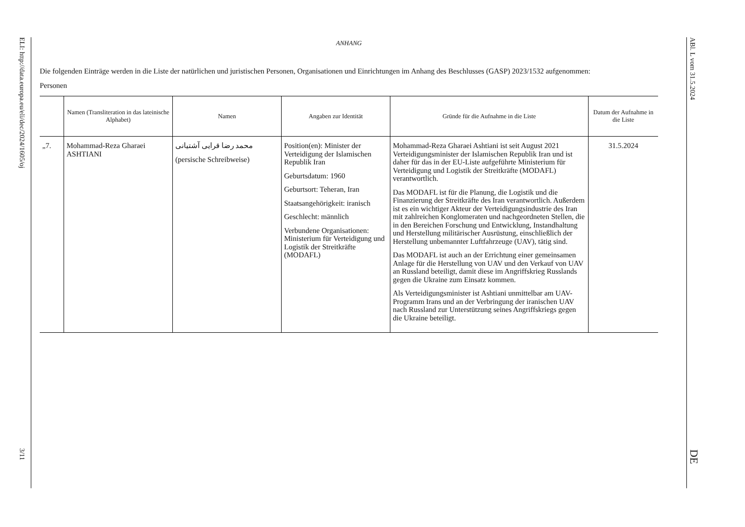ELI: http://data.europa.eu/eli/dec/2024/1605/oj 3/11 ABl. L vom 31.5.2024 DE
ANHANG
Die folgenden Einträge werden in die Liste der natürlichen und juristischen Personen, Organisationen und Einrichtungen im Anhang des Beschlusses (GASP) 2023/1532 aufgenommen:
Personen
| | Namen (Transliteration in das lateinische Alphabet) | Namen | Angaben zur Identität | Gründe für die Aufnahme in die Liste | Datum der Aufnahme in die Liste |
| --- | --- | --- | --- | --- | --- |
| „7. | Mohammad-Reza Gharaei ASHTIANI | محمد رضا قرایی آشتیانی (persische Schreibweise) | Position(en): Minister der Verteidigung der Islamischen Republik Iran Geburtsdatum: 1960 Geburtsort: Teheran, Iran Staatsangehörigkeit: iranisch Geschlecht: männlich Verbundene Organisationen: Ministerium für Verteidigung und Logistik der Streitkräfte (MODAFL) | Mohammad-Reza Gharaei Ashtiani ist seit August 2021 Verteidigungsminister der Islamischen Republik Iran und ist daher für das in der EU-Liste aufgeführte Ministerium für Verteidigung und Logistik der Streitkräfte (MODAFL) verantwortlich. Das MODAFL ist für die Planung, die Logistik und die Finanzierung der Streitkräfte des Iran verantwortlich. Außerdem ist es ein wichtiger Akteur der Verteidigungsindustrie des Iran mit zahlreichen Konglomeraten und nachgeordneten Stellen, die in den Bereichen Forschung und Entwicklung, Instandhaltung und Herstellung militärischer Ausrüstung, einschließlich der Herstellung unbemannter Luftfahrzeuge (UAV), tätig sind. Das MODAFL ist auch an der Errichtung einer gemeinsamen Anlage für die Herstellung von UAV und den Verkauf von UAV an Russland beteiligt, damit diese im Angriffskrieg Russlands gegen die Ukraine zum Einsatz kommen. Als Verteidigungsminister ist Ashtiani unmittelbar am UAV-Programm Irans und an der Verbringung der iranischen UAV nach Russland zur Unterstützung seines Angriffskriegs gegen die Ukraine beteiligt. | 31.5.2024 |